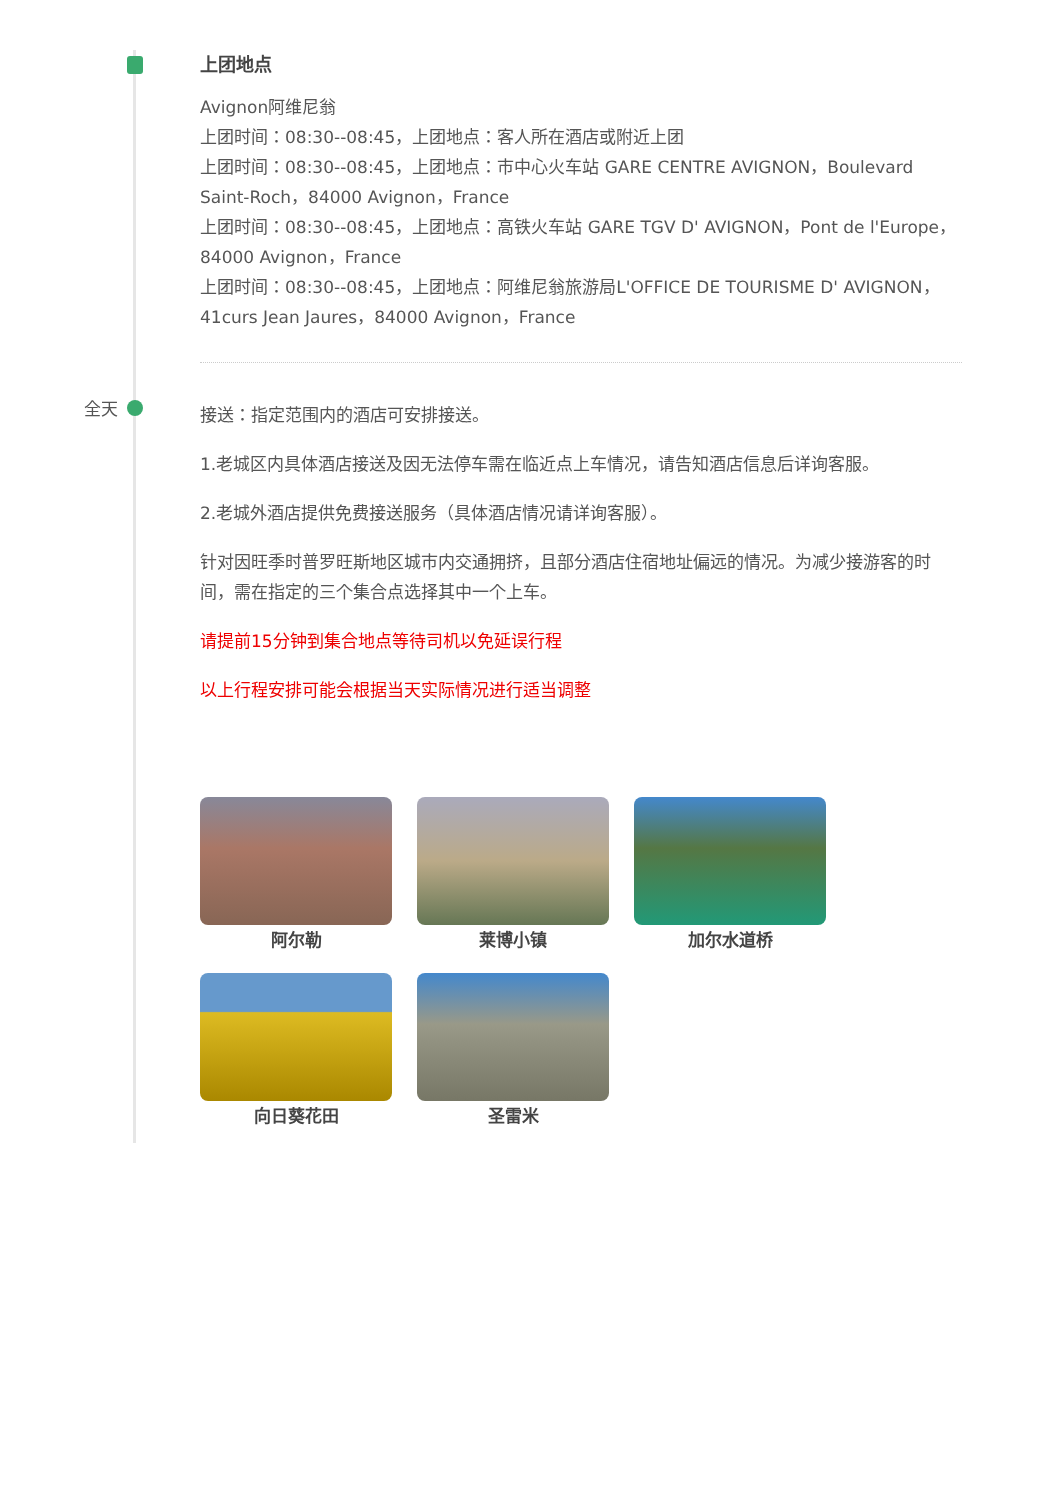上团地点
Avignon阿维尼翁
上团时间：08:30--08:45，上团地点：客人所在酒店或附近上团
上团时间：08:30--08:45，上团地点：市中心火车站 GARE CENTRE AVIGNON，Boulevard Saint-Roch，84000 Avignon，France
上团时间：08:30--08:45，上团地点：高铁火车站 GARE TGV D' AVIGNON，Pont de l'Europe，84000 Avignon，France
上团时间：08:30--08:45，上团地点：阿维尼翁旅游局L'OFFICE DE TOURISME D' AVIGNON，41curs Jean Jaures，84000 Avignon，France
全天
接送：指定范围内的酒店可安排接送。
1.老城区内具体酒店接送及因无法停车需在临近点上车情况，请告知酒店信息后详询客服。
2.老城外酒店提供免费接送服务（具体酒店情况请详询客服）。
针对因旺季时普罗旺斯地区城市内交通拥挤，且部分酒店住宿地址偏远的情况。为减少接游客的时间，需在指定的三个集合点选择其中一个上车。
请提前15分钟到集合地点等待司机以免延误行程
以上行程安排可能会根据当天实际情况进行适当调整
阿尔勒
莱博小镇
加尔水道桥
向日葵花田
圣雷米